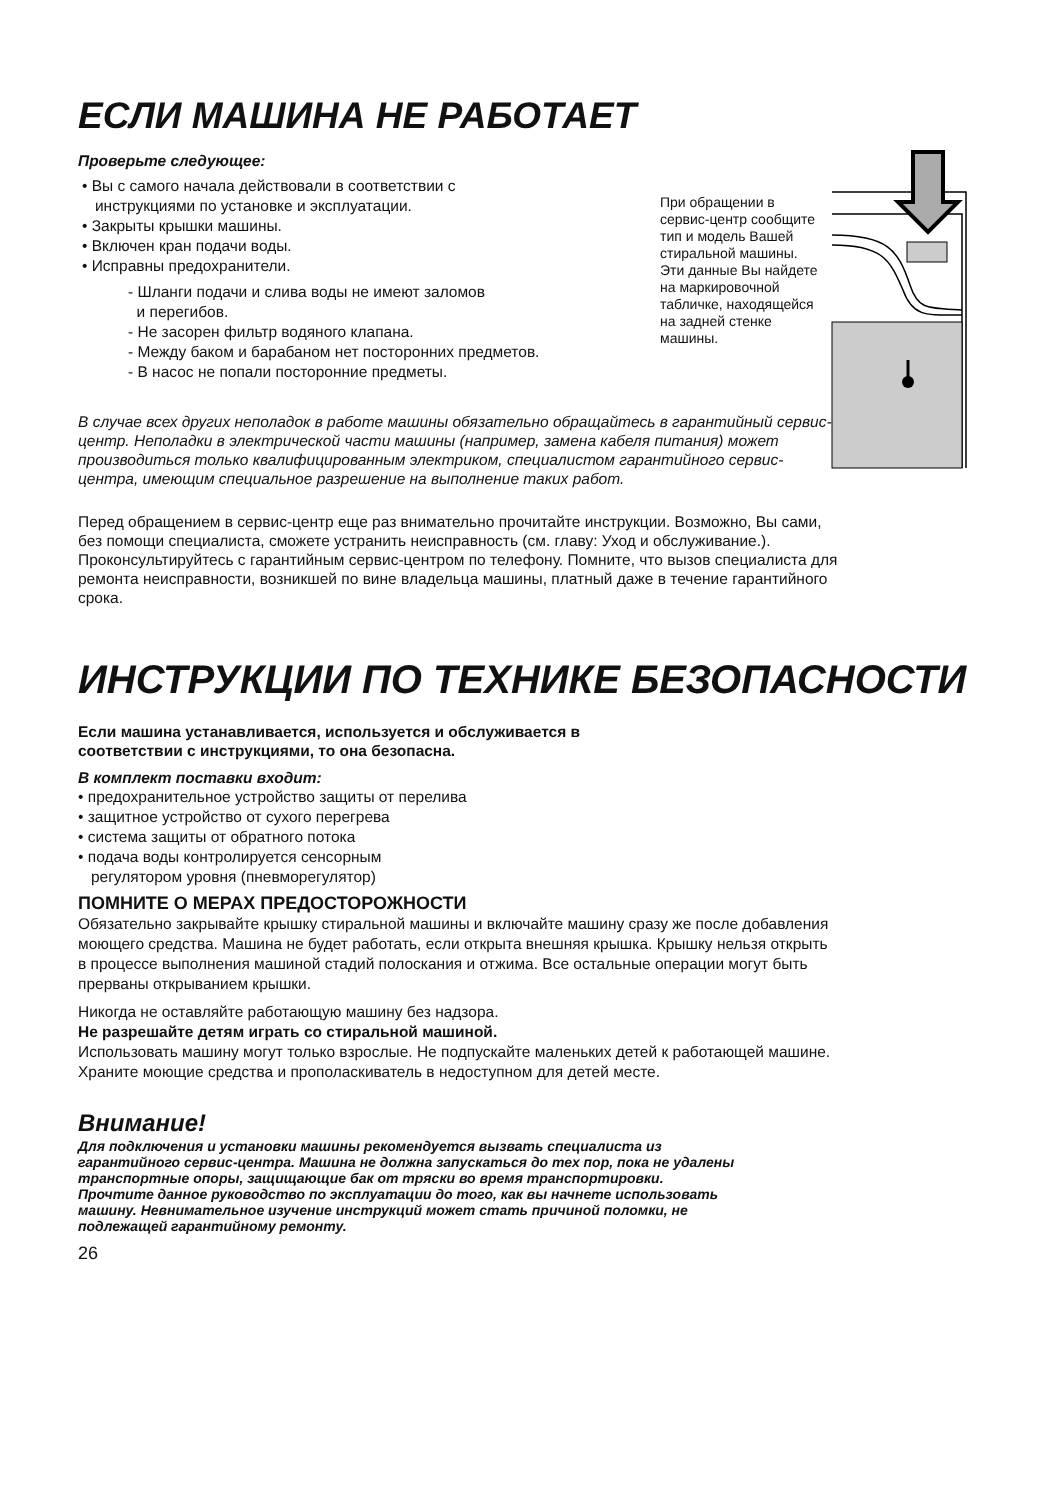ЕСЛИ МАШИНА НЕ РАБОТАЕТ
Проверьте следующее:
• Вы с самого начала действовали в соответствии с
инструкциями по установке и эксплуатации.
• Закрыты крышки машины.
• Включен кран подачи воды.
• Исправны предохранители.
- Шланги подачи и слива воды не имеют заломов
и перегибов.
- Не засорен фильтр водяного клапана.
- Между баком и барабаном нет посторонних предметов.
- В насос не попали посторонние предметы.
В случае всех других неполадок в работе машины обязательно обращайтесь в гарантийный сервис-центр. Неполадки в электрической части машины (например, замена кабеля питания) может производиться только квалифицированным электриком, специалистом гарантийного сервис-центра, имеющим специальное разрешение на выполнение таких работ.
Перед обращением в сервис-центр еще раз внимательно прочитайте инструкции. Возможно, Вы сами, без помощи специалиста, сможете устранить неисправность (см. главу: Уход и обслуживание.). Проконсультируйтесь с гарантийным сервис-центром по телефону. Помните, что вызов специалиста для ремонта неисправности, возникшей по вине владельца машины, платный даже в течение гарантийного срока.
ИНСТРУКЦИИ ПО ТЕХНИКЕ БЕЗОПАСНОСТИ
Если машина устанавливается, используется и обслуживается в соответствии с инструкциями, то она безопасна.
В комплект поставки входит:
• предохранительное устройство защиты от перелива
• защитное устройство от сухого перегрева
• система защиты от обратного потока
• подача воды контролируется сенсорным
регулятором уровня (пневморегулятор)
ПОМНИТЕ О МЕРАХ ПРЕДОСТОРОЖНОСТИ
Обязательно закрывайте крышку стиральной машины и включайте машину сразу же после добавления моющего средства. Машина не будет работать, если открыта внешняя крышка. Крышку нельзя открыть в процессе выполнения машиной стадий полоскания и отжима. Все остальные операции могут быть прерваны открыванием крышки.
Никогда не оставляйте работающую машину без надзора.
Не разрешайте детям играть со стиральной машиной.
Использовать машину могут только взрослые. Не подпускайте маленьких детей к работающей машине.
Храните моющие средства и прополаскиватель в недоступном для детей месте.
Внимание!
Для подключения и установки машины рекомендуется вызвать специалиста из гарантийного сервис-центра. Машина не должна запускаться до тех пор, пока не удалены транспортные опоры, защищающие бак от тряски во время транспортировки.
Прочтите данное руководство по эксплуатации до того, как вы начнете использовать машину. Невнимательное изучение инструкций может стать причиной поломки, не подлежащей гарантийному ремонту.
26
При обращении в сервис-центр сообщите тип и модель Вашей стиральной машины. Эти данные Вы найдете на маркировочной табличке, находящейся на задней стенке машины.